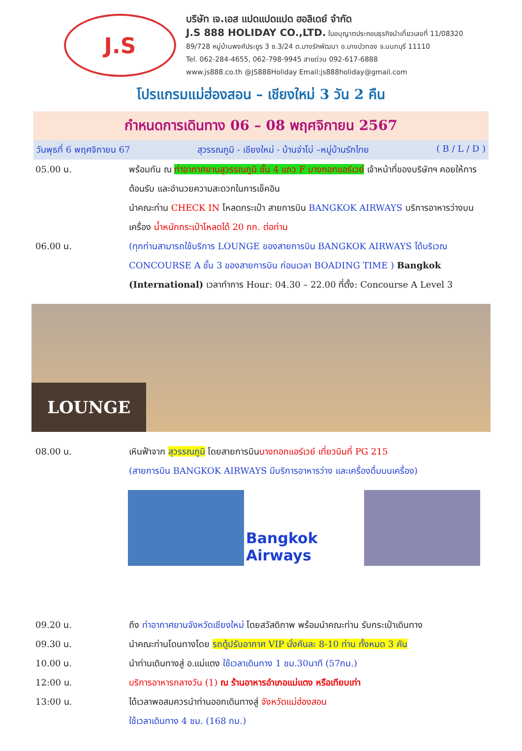J.S
บริษัท เจ.เอส แปดแปดแปด ฮอลิเดย์ จำกัด
J.S 888 HOLIDAY CO.,LTD. ใบอนุญาตประกอบธุรกิจนำเที่ยวเลขที่ 11/08320
89/728 หมู่บ้านพงศ์ประยูร 3 ซ.3/24 ต.บางรักพัฒนา อ.บางบัวทอง จ.นนทบุรี 11110
Tel. 062-284-4655, 062-798-9945 สายด่วน 092-617-6888
www.js888.co.th @JS888Holiday Email:js888holiday@gmail.com
โปรแกรมแม่ฮ่องสอน – เชียงใหม่ 3 วัน 2 คืน
กำหนดการเดินทาง 06 – 08 พฤศจิกายน 2567
วันพุธที่ 6 พฤศจิกายน 67 สุวรรณภูมิ - เชียงใหม่ - บ้านจ่าโบ่ –หมู่บ้านรักไทย ( B / L / D )
05.00 น. พร้อมกัน ณ ท่าอากาศยานสุวรรณภูมิ ชั้น 4 แถว F บางกอกแอร์เวย์ เจ้าหน้าที่ของบริษัทฯ คอยให้การต้อนรับ และอำนวยความสะดวกในการเช็คอิน
นำคณะท่าน CHECK IN โหลดกระเป๋า สายการบิน BANGKOK AIRWAYS บริการอาหารว่างบนเครื่อง น้ำหนักกระเป๋าโหลดได้ 20 กก. ต่อท่าน
06.00 น. (ทุกท่านสามารถใช้บริการ LOUNGE ของสายการบิน BANGKOK AIRWAYS ได้บริเวณ CONCOURSE A ชั้น 3 ของสายการบิน ก่อนเวลา BOADING TIME ) Bangkok (International) เวลาทำการ Hour: 04.30 – 22.00 ที่ตั้ง: Concourse A Level 3
LOUNGE
08.00 น. เหินฟ้าจาก สุวรรณภูมิ โดยสายการบินบางกอกแอร์เวย์ เที่ยวบินที่ PG 215
(สายการบิน BANGKOK AIRWAYS มีบริการอาหารว่าง และเครื่องดื่มบนเครื่อง)
Bangkok Airways
09.20 น. ถึง ท่าอากาศยานจังหวัดเชียงใหม่ โดยสวัสดิภาพ พร้อมนำคณะท่าน รับกระเป๋าเดินทาง
09.30 น. นำคณะท่านโดนทางโดย รถตู้ปรับอากาศ VIP นั่งคันละ 8-10 ท่าน ทั้งหมด 3 คัน
10.00 น. นำท่านเดินทางสู่ อ.แม่แตง ใช้เวลาเดินทาง 1 ชม.30นาที (57กม.)
12:00 น. บริการอาหารกลางวัน (1) ณ ร้านอาหารอำเภอแม่แตง หรือเทียบเท่า
13:00 น. ได้เวลาพอสมควรนำท่านออกเดินทางสู่ จังหวัดแม่ฮ่องสอน
ใช้เวลาเดินทาง 4 ชม. (168 กม.)